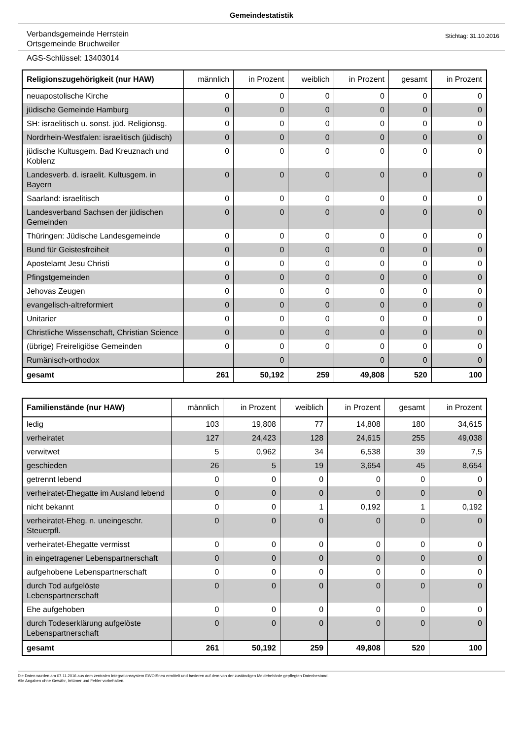Gemeindestatistik
Verbandsgemeinde Herrstein
Ortsgemeinde Bruchweiler
Stichtag: 31.10.2016
AGS-Schlüssel: 13403014
| Religionszugehörigkeit (nur HAW) | männlich | in Prozent | weiblich | in Prozent | gesamt | in Prozent |
| --- | --- | --- | --- | --- | --- | --- |
| neuapostolische Kirche | 0 | 0 | 0 | 0 | 0 | 0 |
| jüdische Gemeinde Hamburg | 0 | 0 | 0 | 0 | 0 | 0 |
| SH: israelitisch u. sonst. jüd. Religionsg. | 0 | 0 | 0 | 0 | 0 | 0 |
| Nordrhein-Westfalen: israelitisch (jüdisch) | 0 | 0 | 0 | 0 | 0 | 0 |
| jüdische Kultusgem. Bad Kreuznach und Koblenz | 0 | 0 | 0 | 0 | 0 | 0 |
| Landesverb. d. israelit. Kultusgem. in Bayern | 0 | 0 | 0 | 0 | 0 | 0 |
| Saarland: israelitisch | 0 | 0 | 0 | 0 | 0 | 0 |
| Landesverband Sachsen der jüdischen Gemeinden | 0 | 0 | 0 | 0 | 0 | 0 |
| Thüringen: Jüdische Landesgemeinde | 0 | 0 | 0 | 0 | 0 | 0 |
| Bund für Geistesfreiheit | 0 | 0 | 0 | 0 | 0 | 0 |
| Apostelamt Jesu Christi | 0 | 0 | 0 | 0 | 0 | 0 |
| Pfingstgemeinden | 0 | 0 | 0 | 0 | 0 | 0 |
| Jehovas Zeugen | 0 | 0 | 0 | 0 | 0 | 0 |
| evangelisch-altreformiert | 0 | 0 | 0 | 0 | 0 | 0 |
| Unitarier | 0 | 0 | 0 | 0 | 0 | 0 |
| Christliche Wissenschaft, Christian Science | 0 | 0 | 0 | 0 | 0 | 0 |
| (übrige) Freireligiöse Gemeinden | 0 | 0 | 0 | 0 | 0 | 0 |
| Rumänisch-orthodox | | 0 | | 0 | 0 | 0 |
| gesamt | 261 | 50,192 | 259 | 49,808 | 520 | 100 |
| Familienstände (nur HAW) | männlich | in Prozent | weiblich | in Prozent | gesamt | in Prozent |
| --- | --- | --- | --- | --- | --- | --- |
| ledig | 103 | 19,808 | 77 | 14,808 | 180 | 34,615 |
| verheiratet | 127 | 24,423 | 128 | 24,615 | 255 | 49,038 |
| verwitwet | 5 | 0,962 | 34 | 6,538 | 39 | 7,5 |
| geschieden | 26 | 5 | 19 | 3,654 | 45 | 8,654 |
| getrennt lebend | 0 | 0 | 0 | 0 | 0 | 0 |
| verheiratet-Ehegatte im Ausland lebend | 0 | 0 | 0 | 0 | 0 | 0 |
| nicht bekannt | 0 | 0 | 1 | 0,192 | 1 | 0,192 |
| verheiratet-Eheg. n. uneingeschr. Steuerpfl. | 0 | 0 | 0 | 0 | 0 | 0 |
| verheiratet-Ehegatte vermisst | 0 | 0 | 0 | 0 | 0 | 0 |
| in eingetragener Lebenspartnerschaft | 0 | 0 | 0 | 0 | 0 | 0 |
| aufgehobene Lebenspartnerschaft | 0 | 0 | 0 | 0 | 0 | 0 |
| durch Tod aufgelöste Lebenspartnerschaft | 0 | 0 | 0 | 0 | 0 | 0 |
| Ehe aufgehoben | 0 | 0 | 0 | 0 | 0 | 0 |
| durch Todeserklärung aufgelöste Lebenspartnerschaft | 0 | 0 | 0 | 0 | 0 | 0 |
| gesamt | 261 | 50,192 | 259 | 49,808 | 520 | 100 |
Die Daten wurden am 07.11.2016 aus dem zentralen Integrationssystem EWOISneu ermittelt und basieren auf dem von der zuständigen Meldebehörde gepflegten Datenbestand.
Alle Angaben ohne Gewähr, Irrtümer und Fehler vorbehalten.